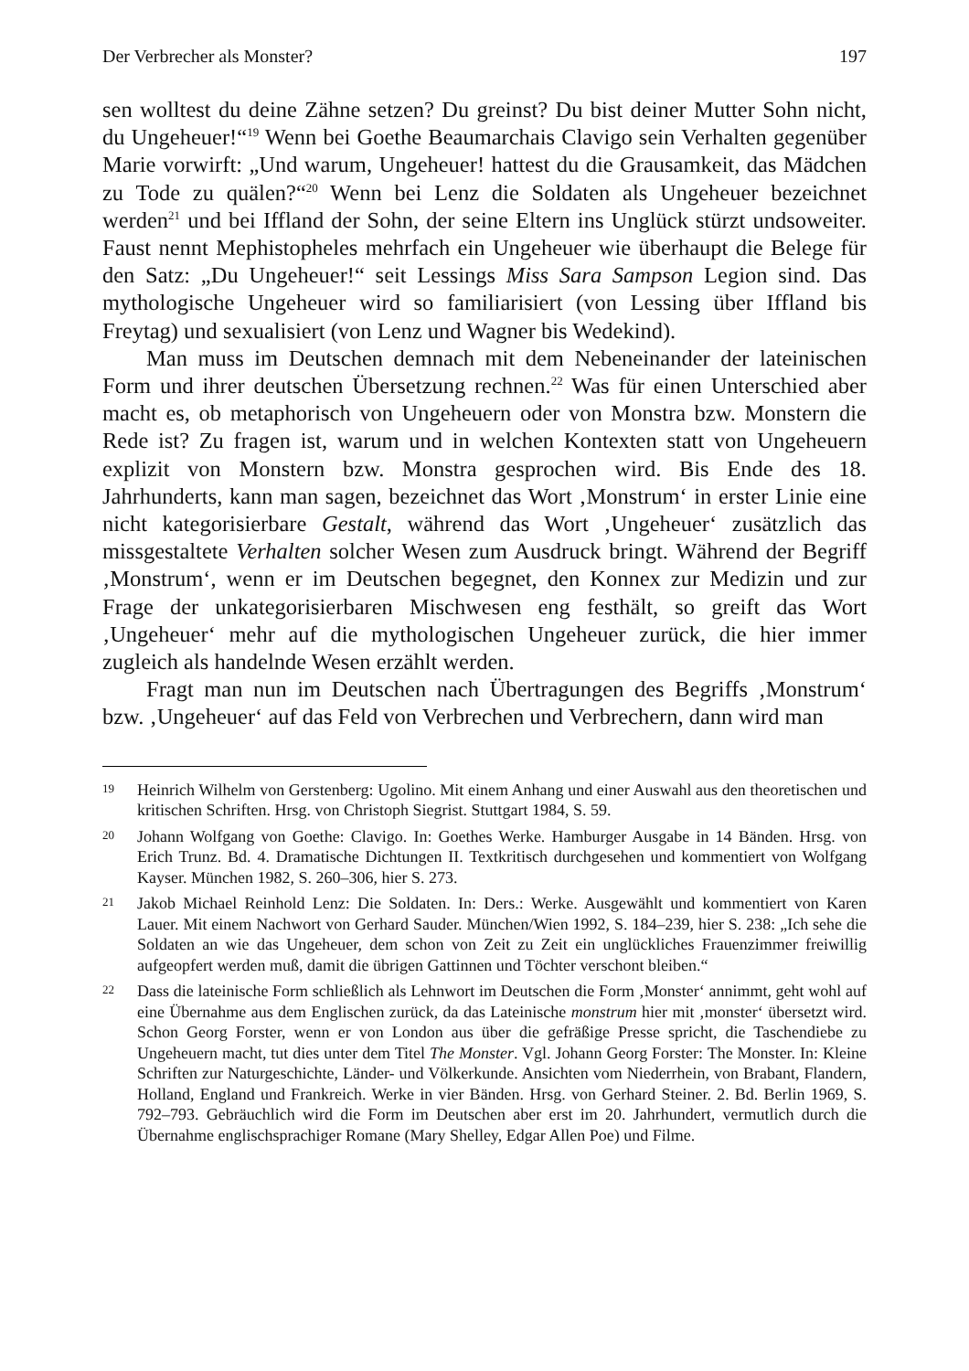Der Verbrecher als Monster? 197
sen wolltest du deine Zähne setzen? Du greinst? Du bist deiner Mutter Sohn nicht, du Ungeheuer!“<sup>19</sup> Wenn bei Goethe Beaumarchais Clavigo sein Verhalten gegenüber Marie vorwirft: „Und warum, Ungeheuer! hattest du die Grausamkeit, das Mädchen zu Tode zu quälen?“<sup>20</sup> Wenn bei Lenz die Soldaten als Ungeheuer bezeichnet werden<sup>21</sup> und bei Iffland der Sohn, der seine Eltern ins Unglück stürzt undsoweiter. Faust nennt Mephistopheles mehrfach ein Ungeheuer wie überhaupt die Belege für den Satz: „Du Ungeheuer!“ seit Lessings Miss Sara Sampson Legion sind. Das mythologische Ungeheuer wird so familiarisiert (von Lessing über Iffland bis Freytag) und sexualisiert (von Lenz und Wagner bis Wedekind).
Man muss im Deutschen demnach mit dem Nebeneinander der lateinischen Form und ihrer deutschen Übersetzung rechnen.<sup>22</sup> Was für einen Unterschied aber macht es, ob metaphorisch von Ungeheuern oder von Monstra bzw. Monstern die Rede ist? Zu fragen ist, warum und in welchen Kontexten statt von Ungeheuern explizit von Monstern bzw. Monstra gesprochen wird. Bis Ende des 18. Jahrhunderts, kann man sagen, bezeichnet das Wort ‚Monstrum‘ in erster Linie eine nicht kategorisierbare Gestalt, während das Wort ‚Ungeheuer‘ zusätzlich das missgestaltete Verhalten solcher Wesen zum Ausdruck bringt. Während der Begriff ‚Monstrum‘, wenn er im Deutschen begegnet, den Konnex zur Medizin und zur Frage der unkategorisierbaren Mischwesen eng festhält, so greift das Wort ‚Ungeheuer‘ mehr auf die mythologischen Ungeheuer zurück, die hier immer zugleich als handelnde Wesen erzählt werden.
Fragt man nun im Deutschen nach Übertragungen des Begriffs ‚Monstrum‘ bzw. ‚Ungeheuer‘ auf das Feld von Verbrechen und Verbrechern, dann wird man
19 Heinrich Wilhelm von Gerstenberg: Ugolino. Mit einem Anhang und einer Auswahl aus den theoretischen und kritischen Schriften. Hrsg. von Christoph Siegrist. Stuttgart 1984, S. 59.
20 Johann Wolfgang von Goethe: Clavigo. In: Goethes Werke. Hamburger Ausgabe in 14 Bänden. Hrsg. von Erich Trunz. Bd. 4. Dramatische Dichtungen II. Textkritisch durchgesehen und kommentiert von Wolfgang Kayser. München 1982, S. 260–306, hier S. 273.
21 Jakob Michael Reinhold Lenz: Die Soldaten. In: Ders.: Werke. Ausgewählt und kommentiert von Karen Lauer. Mit einem Nachwort von Gerhard Sauder. München/Wien 1992, S. 184–239, hier S. 238: „Ich sehe die Soldaten an wie das Ungeheuer, dem schon von Zeit zu Zeit ein unglückliches Frauenzimmer freiwillig aufgeopfert werden muß, damit die übrigen Gattinnen und Töchter verschont bleiben.“
22 Dass die lateinische Form schließlich als Lehnwort im Deutschen die Form ‚Monster‘ annimmt, geht wohl auf eine Übernahme aus dem Englischen zurück, da das Lateinische monstrum hier mit ‚monster‘ übersetzt wird. Schon Georg Forster, wenn er von London aus über die gefräßige Presse spricht, die Taschendiebe zu Ungeheuern macht, tut dies unter dem Titel The Monster. Vgl. Johann Georg Forster: The Monster. In: Kleine Schriften zur Naturgeschichte, Länder- und Völkerkunde. Ansichten vom Niederrhein, von Brabant, Flandern, Holland, England und Frankreich. Werke in vier Bänden. Hrsg. von Gerhard Steiner. 2. Bd. Berlin 1969, S. 792–793. Gebräuchlich wird die Form im Deutschen aber erst im 20. Jahrhundert, vermutlich durch die Übernahme englischsprachiger Romane (Mary Shelley, Edgar Allen Poe) und Filme.